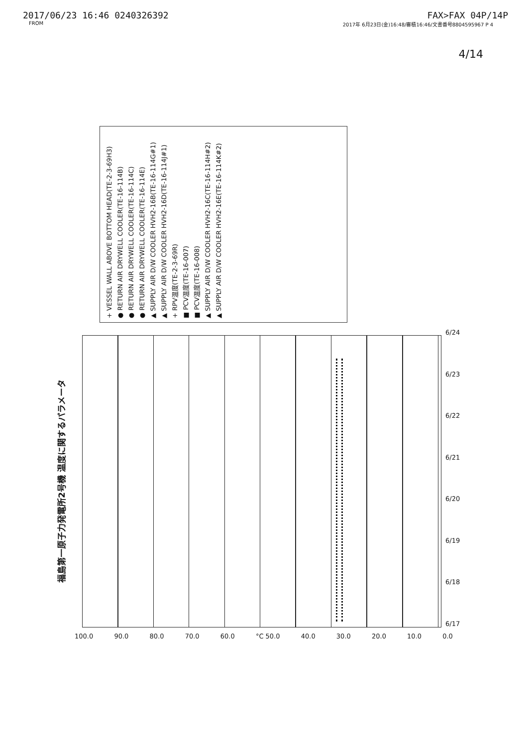2017/06/23 16:46 0240326392 FAX>FAX 04P/14P
FROM 2017年 6月23日(金)16:48/審積16:46/文書番号8804595967 P 4
4/14
福島第一原子力発電所2号機 温度に関するパラメータ
+ VESSEL WALL ABOVE BOTTOM HEAD(TE-2-3-69H3)
● RETURN AIR DRYWELL COOLER(TE-16-114B)
● RETURN AIR DRYWELL COOLER(TE-16-114C)
● RETURN AIR DRYWELL COOLER(TE-16-114E)
▲ SUPPLY AIR D/W COOLER HVH2-16B(TE-16-114G#1)
▲ SUPPLY AIR D/W COOLER HVH2-16D(TE-16-114J#1)
+ RPV温度(TE-2-3-69R)
■ PCV温度(TE-16-007)
■ PCV温度(TE-16-008)
▲ SUPPLY AIR D/W COOLER HVH2-16C(TE-16-114H#2)
▲ SUPPLY AIR D/W COOLER HVH2-16E(TE-16-114K#2)
100.0 90.0 80.0 70.0 60.0 °C 50.0 40.0 30.0 20.0 10.0 0.0
6/17
6/18
6/19
6/20
6/21
6/22
6/23
6/24